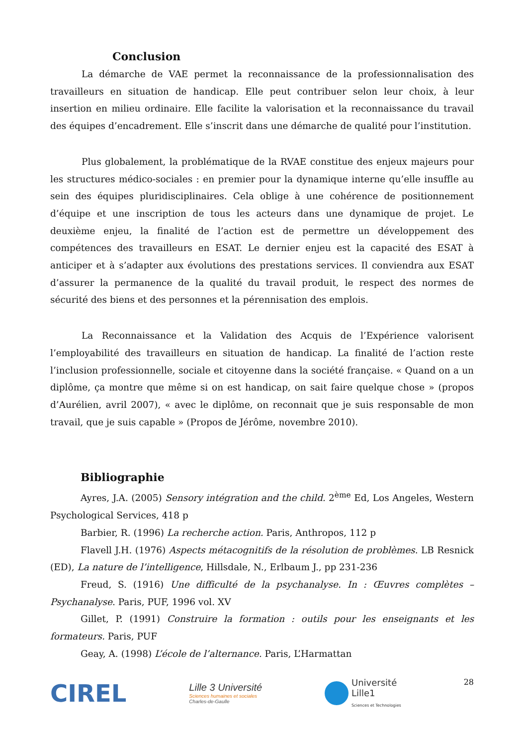Conclusion
La démarche de VAE permet la reconnaissance de la professionnalisation des travailleurs en situation de handicap. Elle peut contribuer selon leur choix, à leur insertion en milieu ordinaire. Elle facilite la valorisation et la reconnaissance du travail des équipes d’encadrement. Elle s’inscrit dans une démarche de qualité pour l’institution.
Plus globalement, la problématique de la RVAE constitue des enjeux majeurs pour les structures médico-sociales : en premier pour la dynamique interne qu’elle insuffle au sein des équipes pluridisciplinaires. Cela oblige à une cohérence de positionnement d’équipe et une inscription de tous les acteurs dans une dynamique de projet. Le deuxième enjeu, la finalité de l’action est de permettre un développement des compétences des travailleurs en ESAT. Le dernier enjeu est la capacité des ESAT à anticiper et à s’adapter aux évolutions des prestations services. Il conviendra aux ESAT d’assurer la permanence de la qualité du travail produit, le respect des normes de sécurité des biens et des personnes et la pérennisation des emplois.
La Reconnaissance et la Validation des Acquis de l’Expérience valorisent l’employabilité des travailleurs en situation de handicap. La finalité de l’action reste l’inclusion professionnelle, sociale et citoyenne dans la société française. « Quand on a un diplôme, ça montre que même si on est handicap, on sait faire quelque chose » (propos d’Aurélien, avril 2007), « avec le diplôme, on reconnait que je suis responsable de mon travail, que je suis capable » (Propos de Jérôme, novembre 2010).
Bibliographie
Ayres, J.A. (2005) Sensory intégration and the child. 2<sup>ème</sup> Ed, Los Angeles, Western Psychological Services, 418 p
Barbier, R. (1996) La recherche action. Paris, Anthropos, 112 p
Flavell J.H. (1976) Aspects métacognitifs de la résolution de problèmes. LB Resnick (ED), La nature de l’intelligence, Hillsdale, N., Erlbaum J., pp 231-236
Freud, S. (1916) Une difficulté de la psychanalyse. In : Œuvres complètes – Psychanalyse. Paris, PUF, 1996 vol. XV
Gillet, P. (1991) Construire la formation : outils pour les enseignants et les formateurs. Paris, PUF
Geay, A. (1998) L’école de l’alternance. Paris, L’Harmattan
CIREL
Lille 3 Université
Sciences humaines et sociales
Charles-de-Gaulle
Université
Lille1
Sciences et Technologies
28